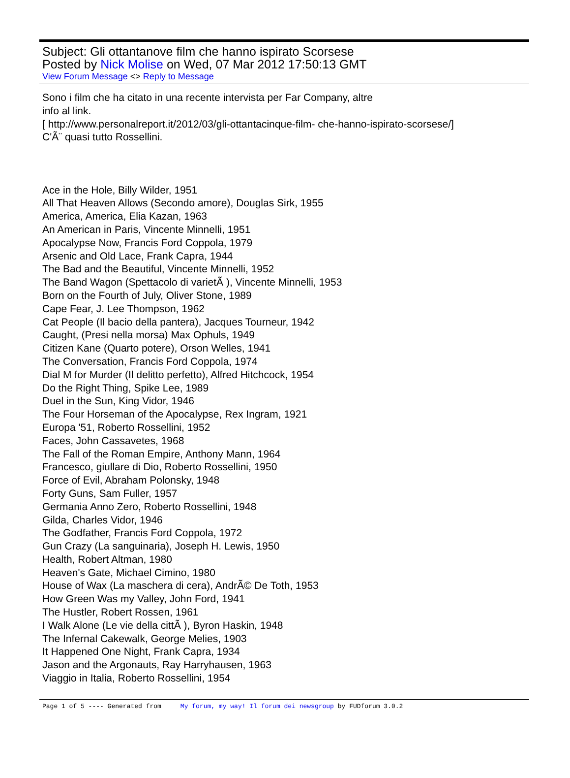Subject: Gli ottantanove film che hanno ispirato Scorsese
Posted by Nick Molise on Wed, 07 Mar 2012 17:50:13 GMT
View Forum Message <> Reply to Message
Sono i film che ha citato in una recente intervista per Far Company, altre
info al link.
[ http://www.personalreport.it/2012/03/gli-ottantacinque-film- che-hanno-ispirato-scorsese/]
C'Ã¨ quasi tutto Rossellini.
Ace in the Hole, Billy Wilder, 1951
All That Heaven Allows (Secondo amore), Douglas Sirk, 1955
America, America, Elia Kazan, 1963
An American in Paris, Vincente Minnelli, 1951
Apocalypse Now, Francis Ford Coppola, 1979
Arsenic and Old Lace, Frank Capra, 1944
The Bad and the Beautiful, Vincente Minnelli, 1952
The Band Wagon (Spettacolo di varietÃ ), Vincente Minnelli, 1953
Born on the Fourth of July, Oliver Stone, 1989
Cape Fear, J. Lee Thompson, 1962
Cat People (Il bacio della pantera), Jacques Tourneur, 1942
Caught, (Presi nella morsa) Max Ophuls, 1949
Citizen Kane (Quarto potere), Orson Welles, 1941
The Conversation, Francis Ford Coppola, 1974
Dial M for Murder (Il delitto perfetto), Alfred Hitchcock, 1954
Do the Right Thing, Spike Lee, 1989
Duel in the Sun, King Vidor, 1946
The Four Horseman of the Apocalypse, Rex Ingram, 1921
Europa '51, Roberto Rossellini, 1952
Faces, John Cassavetes, 1968
The Fall of the Roman Empire, Anthony Mann, 1964
Francesco, giullare di Dio, Roberto Rossellini, 1950
Force of Evil, Abraham Polonsky, 1948
Forty Guns, Sam Fuller, 1957
Germania Anno Zero, Roberto Rossellini, 1948
Gilda, Charles Vidor, 1946
The Godfather, Francis Ford Coppola, 1972
Gun Crazy (La sanguinaria), Joseph H. Lewis, 1950
Health, Robert Altman, 1980
Heaven's Gate, Michael Cimino, 1980
House of Wax (La maschera di cera), AndrÃ© De Toth, 1953
How Green Was my Valley, John Ford, 1941
The Hustler, Robert Rossen, 1961
I Walk Alone (Le vie della cittÃ ), Byron Haskin, 1948
The Infernal Cakewalk, George Melies, 1903
It Happened One Night, Frank Capra, 1934
Jason and the Argonauts, Ray Harryhausen, 1963
Viaggio in Italia, Roberto Rossellini, 1954
Page 1 of 5 ---- Generated from My forum, my way! Il forum dei newsgroup by FUDforum 3.0.2